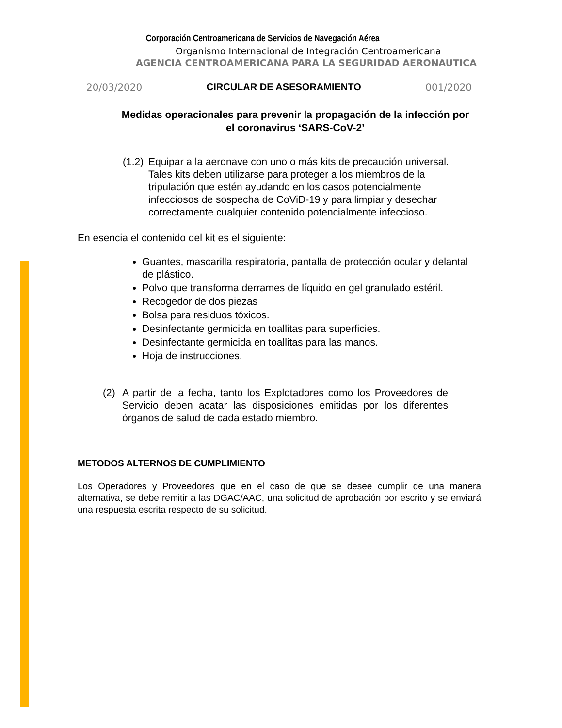Corporación Centroamericana de Servicios de Navegación Aérea
Organismo Internacional de Integración Centroamericana
AGENCIA CENTROAMERICANA PARA LA SEGURIDAD AERONAUTICA
20/03/2020 CIRCULAR DE ASESORAMIENTO 001/2020
Medidas operacionales para prevenir la propagación de la infección por el coronavirus ‘SARS-CoV-2’
(1.2) Equipar a la aeronave con uno o más kits de precaución universal. Tales kits deben utilizarse para proteger a los miembros de la tripulación que estén ayudando en los casos potencialmente infecciosos de sospecha de CoViD-19 y para limpiar y desechar correctamente cualquier contenido potencialmente infeccioso.
En esencia el contenido del kit es el siguiente:
Guantes, mascarilla respiratoria, pantalla de protección ocular y delantal de plástico.
Polvo que transforma derrames de líquido en gel granulado estéril.
Recogedor de dos piezas
Bolsa para residuos tóxicos.
Desinfectante germicida en toallitas para superficies.
Desinfectante germicida en toallitas para las manos.
Hoja de instrucciones.
(2) A partir de la fecha, tanto los Explotadores como los Proveedores de Servicio deben acatar las disposiciones emitidas por los diferentes órganos de salud de cada estado miembro.
METODOS ALTERNOS DE CUMPLIMIENTO
Los Operadores y Proveedores que en el caso de que se desee cumplir de una manera alternativa, se debe remitir a las DGAC/AAC, una solicitud de aprobación por escrito y se enviará una respuesta escrita respecto de su solicitud.